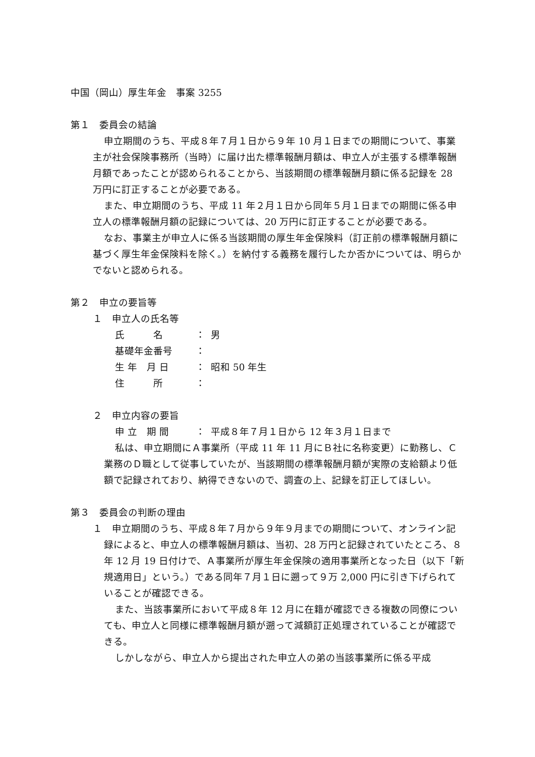中国（岡山）厚生年金　事案 3255
第１　委員会の結論
申立期間のうち、平成８年７月１日から９年 10 月１日までの期間について、事業主が社会保険事務所（当時）に届け出た標準報酬月額は、申立人が主張する標準報酬月額であったことが認められることから、当該期間の標準報酬月額に係る記録を 28 万円に訂正することが必要である。
また、申立期間のうち、平成 11 年２月１日から同年５月１日までの期間に係る申立人の標準報酬月額の記録については、20 万円に訂正することが必要である。
なお、事業主が申立人に係る当該期間の厚生年金保険料（訂正前の標準報酬月額に基づく厚生年金保険料を除く。）を納付する義務を履行したか否かについては、明らかでないと認められる。
第２　申立の要旨等
１　申立人の氏名等
氏　　　名 ： 男
基礎年金番号 ：
生 年　月 日 ： 昭和 50 年生
住　　　所 ：
２　申立内容の要旨
申 立　期 間 ： 平成８年７月１日から 12 年３月１日まで
私は、申立期間にＡ事業所（平成 11 年 11 月にＢ社に名称変更）に勤務し、Ｃ業務のＤ職として従事していたが、当該期間の標準報酬月額が実際の支給額より低額で記録されており、納得できないので、調査の上、記録を訂正してほしい。
第３　委員会の判断の理由
１　申立期間のうち、平成８年７月から９年９月までの期間について、オンライン記録によると、申立人の標準報酬月額は、当初、28 万円と記録されていたところ、８年 12 月 19 日付けで、Ａ事業所が厚生年金保険の適用事業所となった日（以下「新規適用日」という。）である同年７月１日に遡って９万 2,000 円に引き下げられていることが確認できる。
また、当該事業所において平成８年 12 月に在籍が確認できる複数の同僚についても、申立人と同様に標準報酬月額が遡って減額訂正処理されていることが確認できる。
しかしながら、申立人から提出された申立人の弟の当該事業所に係る平成